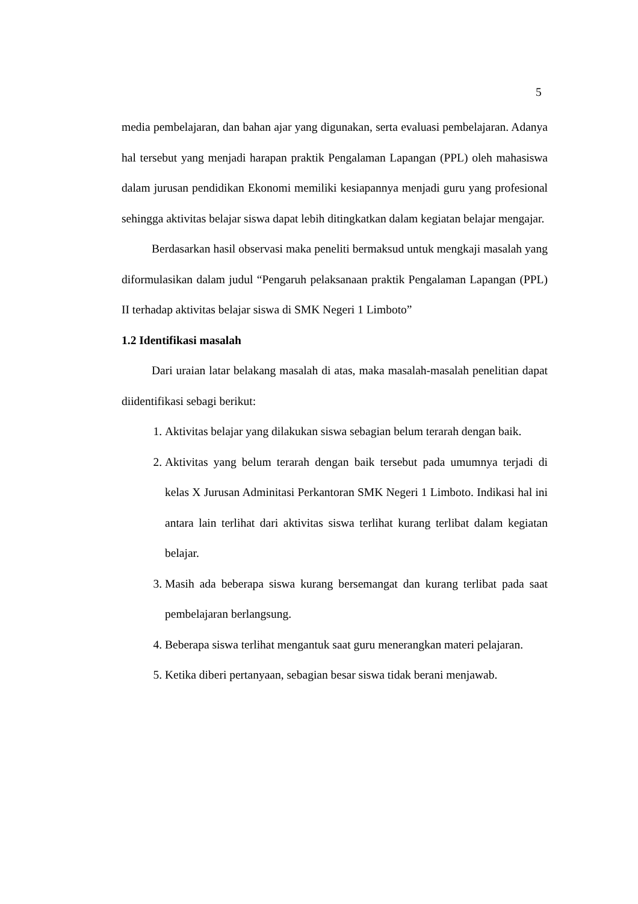5
media pembelajaran, dan bahan ajar yang digunakan, serta evaluasi pembelajaran. Adanya hal tersebut yang menjadi harapan praktik Pengalaman Lapangan (PPL) oleh mahasiswa dalam jurusan pendidikan Ekonomi memiliki kesiapannya menjadi guru yang profesional sehingga aktivitas belajar siswa dapat lebih ditingkatkan dalam kegiatan belajar mengajar.
Berdasarkan hasil observasi maka peneliti bermaksud untuk mengkaji masalah yang diformulasikan dalam judul “Pengaruh pelaksanaan praktik Pengalaman Lapangan (PPL) II terhadap aktivitas belajar siswa di SMK Negeri 1 Limboto”
1.2 Identifikasi masalah
Dari uraian latar belakang masalah di atas, maka masalah-masalah penelitian dapat diidentifikasi sebagi berikut:
1. Aktivitas belajar yang dilakukan siswa sebagian belum terarah dengan baik.
2. Aktivitas yang belum terarah dengan baik tersebut pada umumnya terjadi di kelas X Jurusan Adminitasi Perkantoran SMK Negeri 1 Limboto. Indikasi hal ini antara lain terlihat dari aktivitas siswa terlihat kurang terlibat dalam kegiatan belajar.
3. Masih ada beberapa siswa kurang bersemangat dan kurang terlibat pada saat pembelajaran berlangsung.
4. Beberapa siswa terlihat mengantuk saat guru menerangkan materi pelajaran.
5. Ketika diberi pertanyaan, sebagian besar siswa tidak berani menjawab.